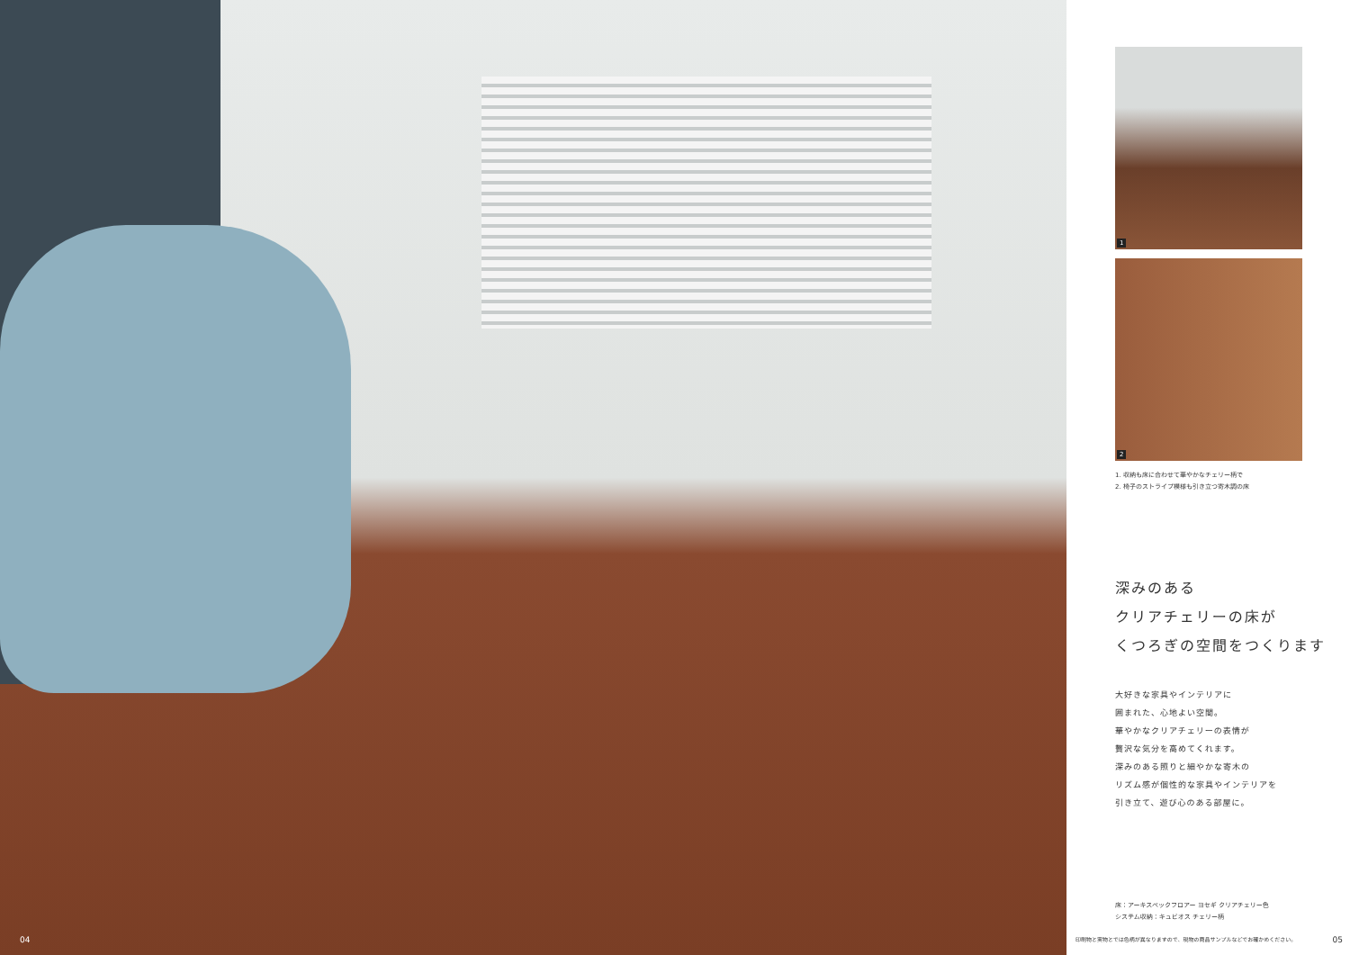04
1
2
1. 収納も床に合わせて華やかなチェリー柄で
2. 椅子のストライプ模様も引き立つ寄木調の床
深みのある
クリアチェリーの床が
くつろぎの空間をつくります
大好きな家具やインテリアに
囲まれた、心地よい空間。
華やかなクリアチェリーの表情が
贅沢な気分を高めてくれます。
深みのある照りと細やかな寄木の
リズム感が個性的な家具やインテリアを
引き立て、遊び心のある部屋に。
床：アーキスペックフロアー ヨセギ クリアチェリー色
システム収納：キュビオス チェリー柄
印刷物と実物とでは色柄が異なりますので、現物の商品サンプルなどでお確かめください。 05